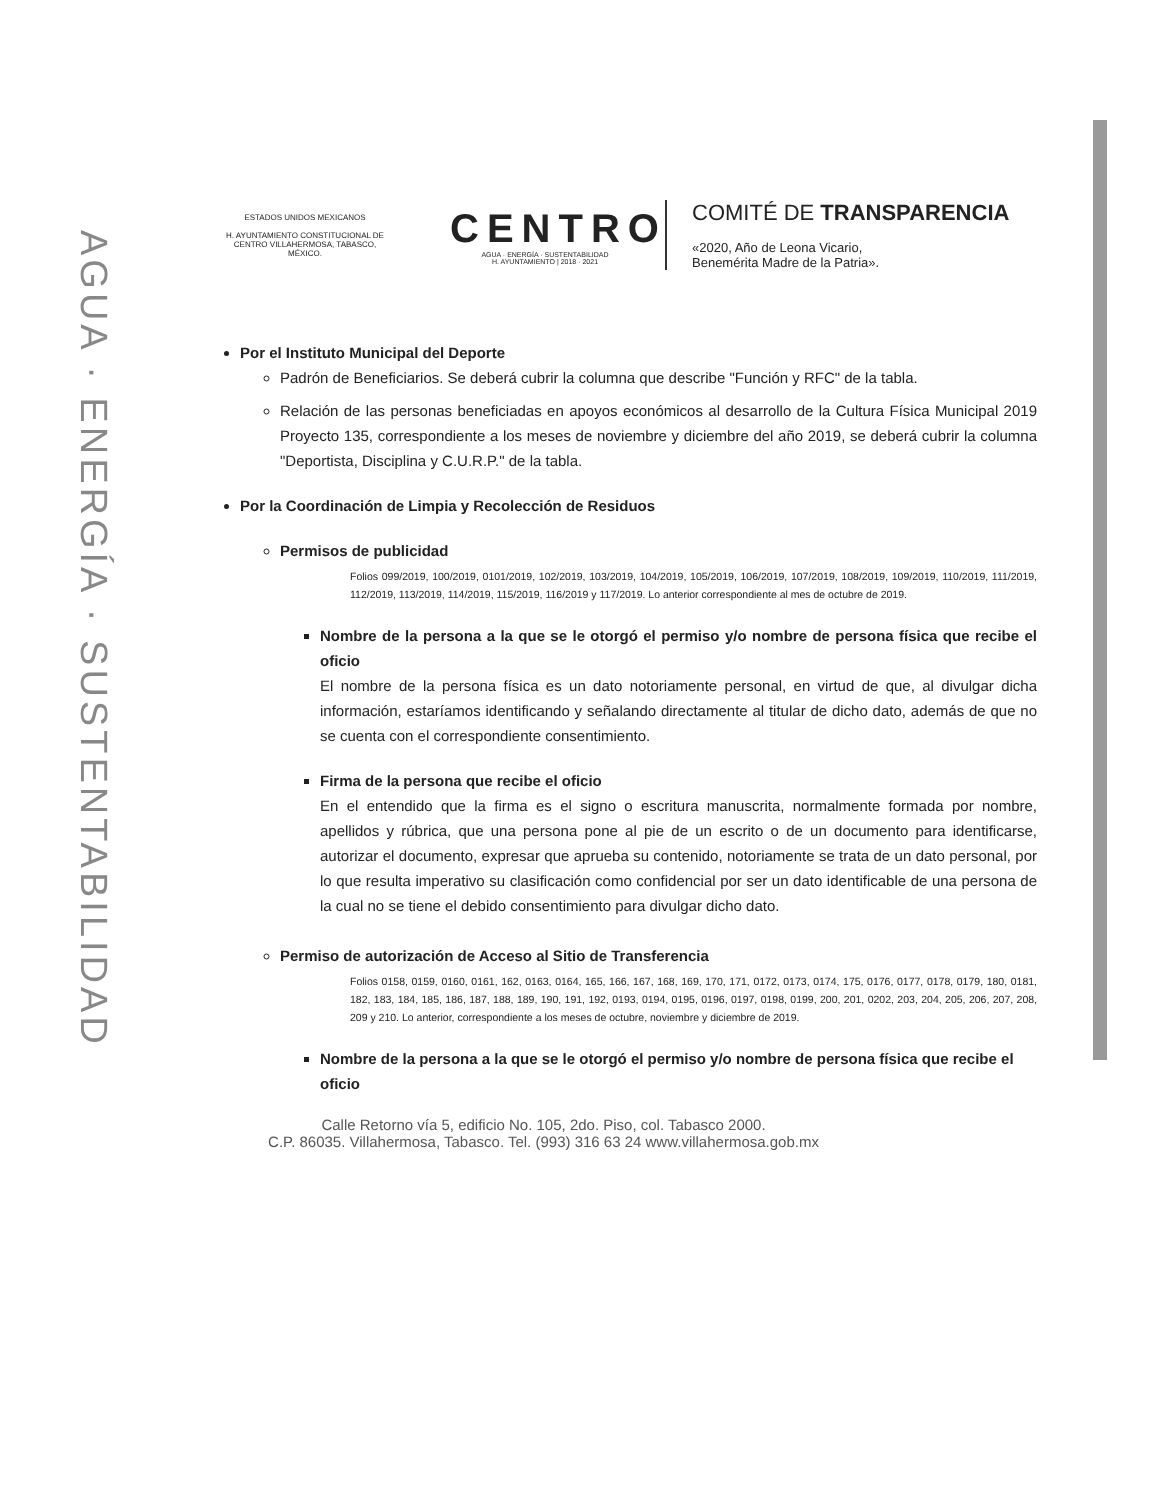AGUA · ENERGÍA · SUSTENTABILIDAD
ESTADOS UNIDOS MEXICANOS
H. AYUNTAMIENTO CONSTITUCIONAL DE CENTRO VILLAHERMOSA, TABASCO, MÉXICO.
CENTRO
AGUA · ENERGÍA · SUSTENTABILIDAD
H. AYUNTAMIENTO | 2018 · 2021
COMITÉ DE TRANSPARENCIA
«2020, Año de Leona Vicario,
Benemérita Madre de la Patria».
Por el Instituto Municipal del Deporte
Padrón de Beneficiarios. Se deberá cubrir la columna que describe "Función y RFC" de la tabla.
Relación de las personas beneficiadas en apoyos económicos al desarrollo de la Cultura Física Municipal 2019 Proyecto 135, correspondiente a los meses de noviembre y diciembre del año 2019, se deberá cubrir la columna "Deportista, Disciplina y C.U.R.P." de la tabla.
Por la Coordinación de Limpia y Recolección de Residuos
Permisos de publicidad
Folios 099/2019, 100/2019, 0101/2019, 102/2019, 103/2019, 104/2019, 105/2019, 106/2019, 107/2019, 108/2019, 109/2019, 110/2019, 111/2019, 112/2019, 113/2019, 114/2019, 115/2019, 116/2019 y 117/2019. Lo anterior correspondiente al mes de octubre de 2019.
Nombre de la persona a la que se le otorgó el permiso y/o nombre de persona física que recibe el oficio
El nombre de la persona física es un dato notoriamente personal, en virtud de que, al divulgar dicha información, estaríamos identificando y señalando directamente al titular de dicho dato, además de que no se cuenta con el correspondiente consentimiento.
Firma de la persona que recibe el oficio
En el entendido que la firma es el signo o escritura manuscrita, normalmente formada por nombre, apellidos y rúbrica, que una persona pone al pie de un escrito o de un documento para identificarse, autorizar el documento, expresar que aprueba su contenido, notoriamente se trata de un dato personal, por lo que resulta imperativo su clasificación como confidencial por ser un dato identificable de una persona de la cual no se tiene el debido consentimiento para divulgar dicho dato.
Permiso de autorización de Acceso al Sitio de Transferencia
Folios 0158, 0159, 0160, 0161, 162, 0163, 0164, 165, 166, 167, 168, 169, 170, 171, 0172, 0173, 0174, 175, 0176, 0177, 0178, 0179, 180, 0181, 182, 183, 184, 185, 186, 187, 188, 189, 190, 191, 192, 0193, 0194, 0195, 0196, 0197, 0198, 0199, 200, 201, 0202, 203, 204, 205, 206, 207, 208, 209 y 210. Lo anterior, correspondiente a los meses de octubre, noviembre y diciembre de 2019.
Nombre de la persona a la que se le otorgó el permiso y/o nombre de persona física que recibe el oficio
Calle Retorno vía 5, edificio No. 105, 2do. Piso, col. Tabasco 2000.
C.P. 86035. Villahermosa, Tabasco. Tel. (993) 316 63 24 www.villahermosa.gob.mx